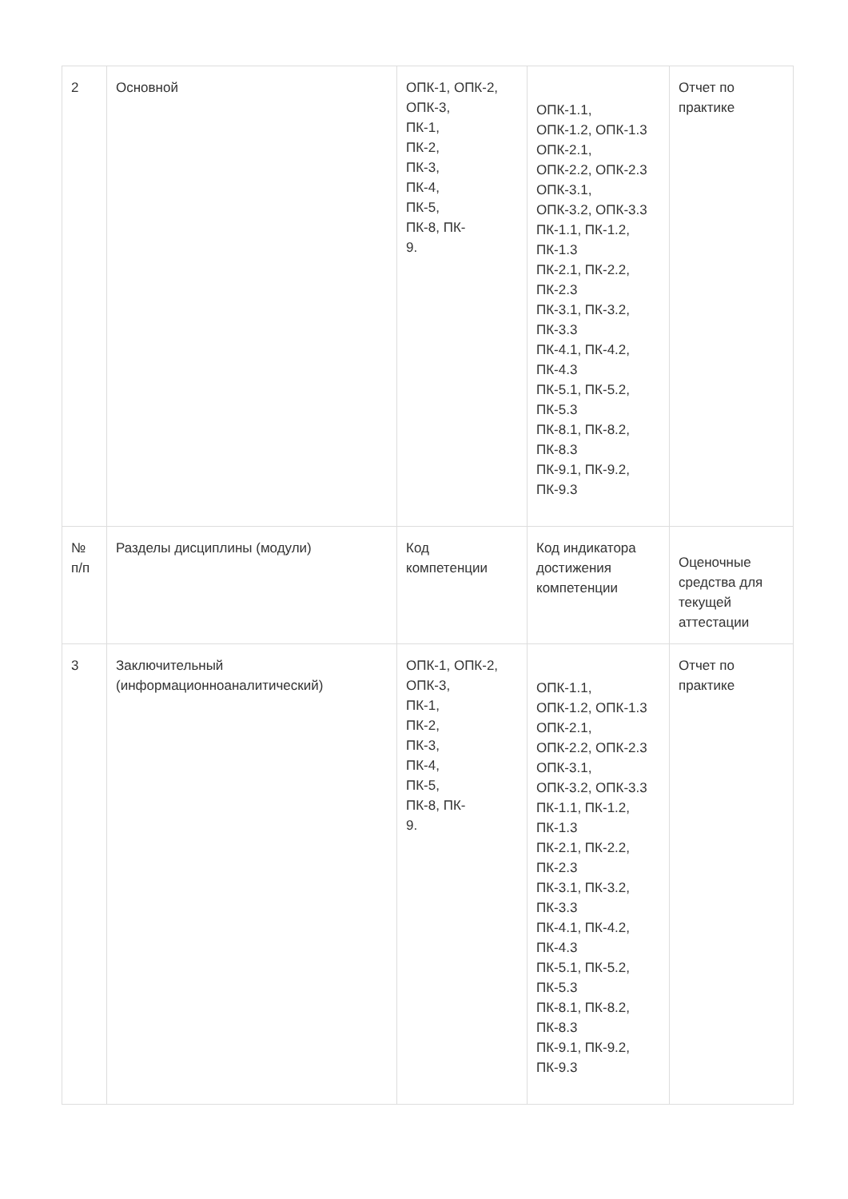| 2 | Основной | ОПК-1, ОПК-2, ОПК-3, ПК-1, ПК-2, ПК-3, ПК-4, ПК-5, ПК-8, ПК- 9. | ОПК-1.1, ОПК-1.2, ОПК-1.3 ОПК-2.1, ОПК-2.2, ОПК-2.3 ОПК-3.1, ОПК-3.2, ОПК-3.3 ПК-1.1, ПК-1.2, ПК-1.3 ПК-2.1, ПК-2.2, ПК-2.3 ПК-3.1, ПК-3.2, ПК-3.3 ПК-4.1, ПК-4.2, ПК-4.3 ПК-5.1, ПК-5.2, ПК-5.3 ПК-8.1, ПК-8.2, ПК-8.3 ПК-9.1, ПК-9.2, ПК-9.3 | Отчет по практике |
| № п/п | Разделы дисциплины (модули) | Код компетенции | Код индикатора достижения компетенции | Оценочные средства для текущей аттестации |
| 3 | Заключительный (информационноаналитический) | ОПК-1, ОПК-2, ОПК-3, ПК-1, ПК-2, ПК-3, ПК-4, ПК-5, ПК-8, ПК- 9. | ОПК-1.1, ОПК-1.2, ОПК-1.3 ОПК-2.1, ОПК-2.2, ОПК-2.3 ОПК-3.1, ОПК-3.2, ОПК-3.3 ПК-1.1, ПК-1.2, ПК-1.3 ПК-2.1, ПК-2.2, ПК-2.3 ПК-3.1, ПК-3.2, ПК-3.3 ПК-4.1, ПК-4.2, ПК-4.3 ПК-5.1, ПК-5.2, ПК-5.3 ПК-8.1, ПК-8.2, ПК-8.3 ПК-9.1, ПК-9.2, ПК-9.3 | Отчет по практике |